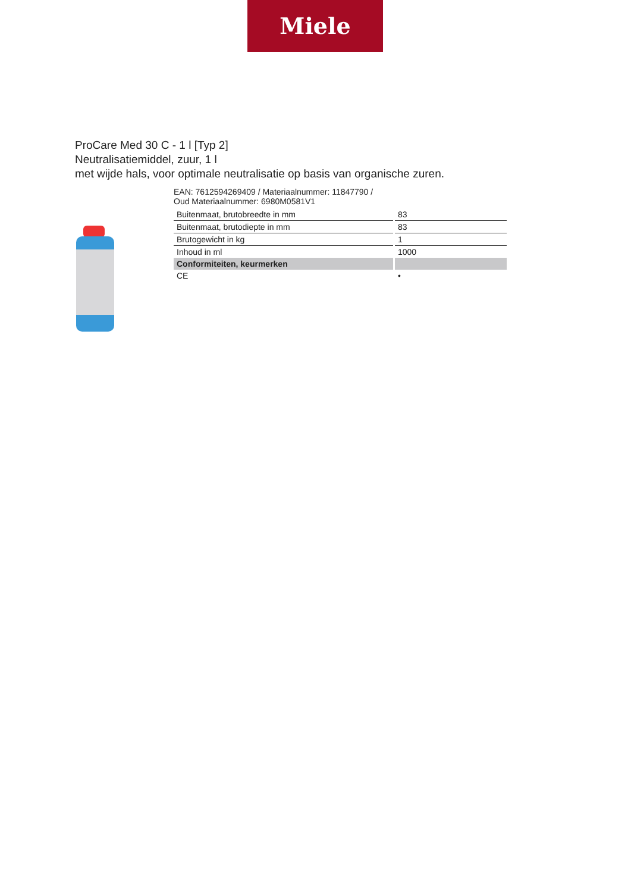Miele
ProCare Med 30 C - 1 l [Typ 2]
Neutralisatiemiddel, zuur, 1 l
met wijde hals, voor optimale neutralisatie op basis van organische zuren.
EAN: 7612594269409 / Materiaalnummer: 11847790 /
Oud Materiaalnummer: 6980M0581V1
| Buitenmaat, brutobreedte in mm | 83 |
| Buitenmaat, brutodiepte in mm | 83 |
| Brutogewicht in kg | 1 |
| Inhoud in ml | 1000 |
| Conformiteiten, keurmerken | |
| CE | • |